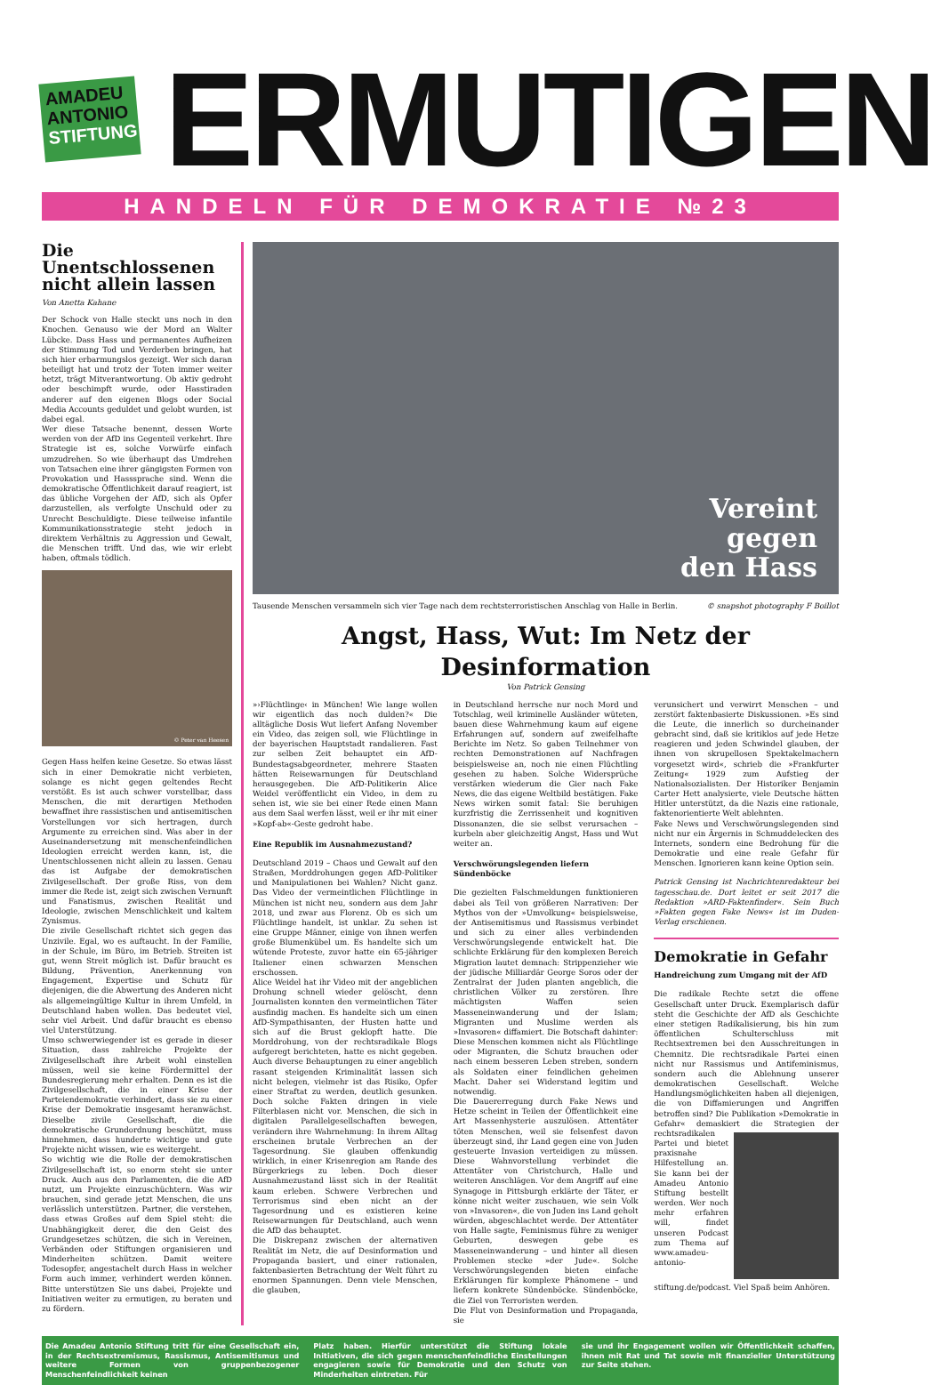AMADEU
ANTONIO
STIFTUNG
ERMUTIGEN
HANDELN FÜR DEMOKRATIE №23
Die Unentschlossenen nicht allein lassen
Von Anetta Kahane
Der Schock von Halle steckt uns noch in den Knochen. Genauso wie der Mord an Walter Lübcke. Dass Hass und permanentes Aufheizen der Stimmung Tod und Verderben bringen, hat sich hier erbarmungslos gezeigt. Wer sich daran beteiligt hat und trotz der Toten immer weiter hetzt, trägt Mitverantwortung. Ob aktiv gedroht oder beschimpft wurde, oder Hasstiraden anderer auf den eigenen Blogs oder Social Media Accounts geduldet und gelobt wurden, ist dabei egal.
Wer diese Tatsache benennt, dessen Worte werden von der AfD ins Gegenteil verkehrt. Ihre Strategie ist es, solche Vorwürfe einfach umzudrehen. So wie überhaupt das Umdrehen von Tatsachen eine ihrer gängigsten Formen von Provokation und Hasssprache sind. Wenn die demokratische Öffentlichkeit darauf reagiert, ist das übliche Vorgehen der AfD, sich als Opfer darzustellen, als verfolgte Unschuld oder zu Unrecht Beschuldigte. Diese teilweise infantile Kommunikationsstrategie steht jedoch in direktem Verhältnis zu Aggression und Gewalt, die Menschen trifft. Und das, wie wir erlebt haben, oftmals tödlich.
© Peter van Heesen
Gegen Hass helfen keine Gesetze. So etwas lässt sich in einer Demokratie nicht verbieten, solange es nicht gegen geltendes Recht verstößt. Es ist auch schwer vorstellbar, dass Menschen, die mit derartigen Methoden bewaffnet ihre rassistischen und antisemitischen Vorstellungen vor sich hertragen, durch Argumente zu erreichen sind. Was aber in der Auseinandersetzung mit menschenfeindlichen Ideologien erreicht werden kann, ist, die Unentschlossenen nicht allein zu lassen. Genau das ist Aufgabe der demokratischen Zivilgesellschaft. Der große Riss, von dem immer die Rede ist, zeigt sich zwischen Vernunft und Fanatismus, zwischen Realität und Ideologie, zwischen Menschlichkeit und kaltem Zynismus.
Die zivile Gesellschaft richtet sich gegen das Unzivile. Egal, wo es auftaucht. In der Familie, in der Schule, im Büro, im Betrieb. Streiten ist gut, wenn Streit möglich ist. Dafür braucht es Bildung, Prävention, Anerkennung von Engagement, Expertise und Schutz für diejenigen, die die Abwertung des Anderen nicht als allgemeingültige Kultur in ihrem Umfeld, in Deutschland haben wollen. Das bedeutet viel, sehr viel Arbeit. Und dafür braucht es ebenso viel Unterstützung.
Umso schwerwiegender ist es gerade in dieser Situation, dass zahlreiche Projekte der Zivilgesellschaft ihre Arbeit wohl einstellen müssen, weil sie keine Fördermittel der Bundesregierung mehr erhalten. Denn es ist die Zivilgesellschaft, die in einer Krise der Parteiendemokratie verhindert, dass sie zu einer Krise der Demokratie insgesamt heranwächst. Dieselbe zivile Gesellschaft, die die demokratische Grundordnung beschützt, muss hinnehmen, dass hunderte wichtige und gute Projekte nicht wissen, wie es weitergeht.
So wichtig wie die Rolle der demokratischen Zivilgesellschaft ist, so enorm steht sie unter Druck. Auch aus den Parlamenten, die die AfD nutzt, um Projekte einzuschüchtern. Was wir brauchen, sind gerade jetzt Menschen, die uns verlässlich unterstützen. Partner, die verstehen, dass etwas Großes auf dem Spiel steht: die Unabhängigkeit derer, die den Geist des Grundgesetzes schützen, die sich in Vereinen, Verbänden oder Stiftungen organisieren und Minderheiten schützen. Damit weitere Todesopfer, angestachelt durch Hass in welcher Form auch immer, verhindert werden können. Bitte unterstützen Sie uns dabei, Projekte und Initiativen weiter zu ermutigen, zu beraten und zu fördern.
Vereint
gegen
den Hass
Tausende Menschen versammeln sich vier Tage nach dem rechtsterroristischen Anschlag von Halle in Berlin. © snapshot photography F Boillot
Angst, Hass, Wut: Im Netz der Desinformation
Von Patrick Gensing
»›Flüchtlinge‹ in München! Wie lange wollen wir eigentlich das noch dulden?« Die alltägliche Dosis Wut liefert Anfang November ein Video, das zeigen soll, wie Flüchtlinge in der bayerischen Hauptstadt randalieren. Fast zur selben Zeit behauptet ein AfD-Bundestagsabgeordneter, mehrere Staaten hätten Reisewarnungen für Deutschland herausgegeben. Die AfD-Politikerin Alice Weidel veröffentlicht ein Video, in dem zu sehen ist, wie sie bei einer Rede einen Mann aus dem Saal werfen lässt, weil er ihr mit einer »Kopf-ab«-Geste gedroht habe.
Eine Republik im Ausnahmezustand?
Deutschland 2019 – Chaos und Gewalt auf den Straßen, Morddrohungen gegen AfD-Politiker und Manipulationen bei Wahlen? Nicht ganz. Das Video der vermeintlichen Flüchtlinge in München ist nicht neu, sondern aus dem Jahr 2018, und zwar aus Florenz. Ob es sich um Flüchtlinge handelt, ist unklar. Zu sehen ist eine Gruppe Männer, einige von ihnen werfen große Blumenkübel um. Es handelte sich um wütende Proteste, zuvor hatte ein 65-jähriger Italiener einen schwarzen Menschen erschossen.
Alice Weidel hat ihr Video mit der angeblichen Drohung schnell wieder gelöscht, denn Journalisten konnten den vermeintlichen Täter ausfindig machen. Es handelte sich um einen AfD-Sympathisanten, der Husten hatte und sich auf die Brust geklopft hatte. Die Morddrohung, von der rechtsradikale Blogs aufgeregt berichteten, hatte es nicht gegeben. Auch diverse Behauptungen zu einer angeblich rasant steigenden Kriminalität lassen sich nicht belegen, vielmehr ist das Risiko, Opfer einer Straftat zu werden, deutlich gesunken. Doch solche Fakten dringen in viele Filterblasen nicht vor. Menschen, die sich in digitalen Parallelgesellschaften bewegen, verändern ihre Wahrnehmung: In ihrem Alltag erscheinen brutale Verbrechen an der Tagesordnung. Sie glauben offenkundig wirklich, in einer Krisenregion am Rande des Bürgerkriegs zu leben. Doch dieser Ausnahmezustand lässt sich in der Realität kaum erleben. Schwere Verbrechen und Terrorismus sind eben nicht an der Tagesordnung und es existieren keine Reisewarnungen für Deutschland, auch wenn die AfD das behauptet.
Die Diskrepanz zwischen der alternativen Realität im Netz, die auf Desinformation und Propaganda basiert, und einer rationalen, faktenbasierten Betrachtung der Welt führt zu enormen Spannungen. Denn viele Menschen, die glauben,
in Deutschland herrsche nur noch Mord und Totschlag, weil kriminelle Ausländer wüteten, bauen diese Wahrnehmung kaum auf eigene Erfahrungen auf, sondern auf zweifelhafte Berichte im Netz. So gaben Teilnehmer von rechten Demonstrationen auf Nachfragen beispielsweise an, noch nie einen Flüchtling gesehen zu haben. Solche Widersprüche verstärken wiederum die Gier nach Fake News, die das eigene Weltbild bestätigen. Fake News wirken somit fatal: Sie beruhigen kurzfristig die Zerrissenheit und kognitiven Dissonanzen, die sie selbst verursachen – kurbeln aber gleichzeitig Angst, Hass und Wut weiter an.
Verschwörungslegenden liefern Sündenböcke
Die gezielten Falschmeldungen funktionieren dabei als Teil von größeren Narrativen: Der Mythos von der »Umvolkung« beispielsweise, der Antisemitismus und Rassismus verbindet und sich zu einer alles verbindenden Verschwörungslegende entwickelt hat. Die schlichte Erklärung für den komplexen Bereich Migration lautet demnach: Strippenzieher wie der jüdische Milliardär George Soros oder der Zentralrat der Juden planten angeblich, die christlichen Völker zu zerstören. Ihre mächtigsten Waffen seien Masseneinwanderung und der Islam; Migranten und Muslime werden als »Invasoren« diffamiert. Die Botschaft dahinter: Diese Menschen kommen nicht als Flüchtlinge oder Migranten, die Schutz brauchen oder nach einem besseren Leben streben, sondern als Soldaten einer feindlichen geheimen Macht. Daher sei Widerstand legitim und notwendig.
Die Dauererregung durch Fake News und Hetze scheint in Teilen der Öffentlichkeit eine Art Massenhysterie auszulösen. Attentäter töten Menschen, weil sie felsenfest davon überzeugt sind, ihr Land gegen eine von Juden gesteuerte Invasion verteidigen zu müssen. Diese Wahnvorstellung verbindet die Attentäter von Christchurch, Halle und weiteren Anschlägen. Vor dem Angriff auf eine Synagoge in Pittsburgh erklärte der Täter, er könne nicht weiter zuschauen, wie sein Volk von »Invasoren«, die von Juden ins Land geholt würden, abgeschlachtet werde. Der Attentäter von Halle sagte, Feminismus führe zu weniger Geburten, deswegen gebe es Masseneinwanderung – und hinter all diesen Problemen stecke »der Jude«. Solche Verschwörungslegenden bieten einfache Erklärungen für komplexe Phänomene – und liefern konkrete Sündenböcke. Sündenböcke, die Ziel von Terroristen werden.
Die Flut von Desinformation und Propaganda, sie
verunsichert und verwirrt Menschen – und zerstört faktenbasierte Diskussionen. »Es sind die Leute, die innerlich so durcheinander gebracht sind, daß sie kritiklos auf jede Hetze reagieren und jeden Schwindel glauben, der ihnen von skrupellosen Spektakelmachern vorgesetzt wird«, schrieb die »Frankfurter Zeitung« 1929 zum Aufstieg der Nationalsozialisten. Der Historiker Benjamin Carter Hett analysierte, viele Deutsche hätten Hitler unterstützt, da die Nazis eine rationale, faktenorientierte Welt ablehnten.
Fake News und Verschwörungslegenden sind nicht nur ein Ärgernis in Schmuddelecken des Internets, sondern eine Bedrohung für die Demokratie und eine reale Gefahr für Menschen. Ignorieren kann keine Option sein.
Patrick Gensing ist Nachrichtenredakteur bei tagesschau.de. Dort leitet er seit 2017 die Redaktion »ARD-Faktenfinder«. Sein Buch »Fakten gegen Fake News« ist im Duden-Verlag erschienen.
Demokratie in Gefahr
Handreichung zum Umgang mit der AfD
Die radikale Rechte setzt die offene Gesellschaft unter Druck. Exemplarisch dafür steht die Geschichte der AfD als Geschichte einer stetigen Radikalisierung, bis hin zum öffentlichen Schulterschluss mit Rechtsextremen bei den Ausschreitungen in Chemnitz. Die rechtsradikale Partei einen nicht nur Rassismus und Antifeminismus, sondern auch die Ablehnung unserer demokratischen Gesellschaft. Welche Handlungsmöglichkeiten haben all diejenigen, die von Diffamierungen und Angriffen betroffen sind? Die Publikation »Demokratie in Gefahr« demaskiert die Strategien der rechtsradikalen Partei und bietet praxisnahe Hilfestellung an. Sie kann bei der Amadeu Antonio Stiftung bestellt werden. Wer noch mehr erfahren will, findet unseren Podcast zum Thema auf www.amadeu-antonio-stiftung.de/podcast. Viel Spaß beim Anhören.
Die Amadeu Antonio Stiftung tritt für eine Gesellschaft ein, in der Rechtsextremismus, Rassismus, Antisemitismus und weitere Formen von gruppenbezogener Menschenfeindlichkeit keinen
Platz haben. Hierfür unterstützt die Stiftung lokale Initiativen, die sich gegen menschenfeindliche Einstellungen engagieren sowie für Demokratie und den Schutz von Minderheiten eintreten. Für
sie und ihr Engagement wollen wir Öffentlichkeit schaffen, ihnen mit Rat und Tat sowie mit finanzieller Unterstützung zur Seite stehen.